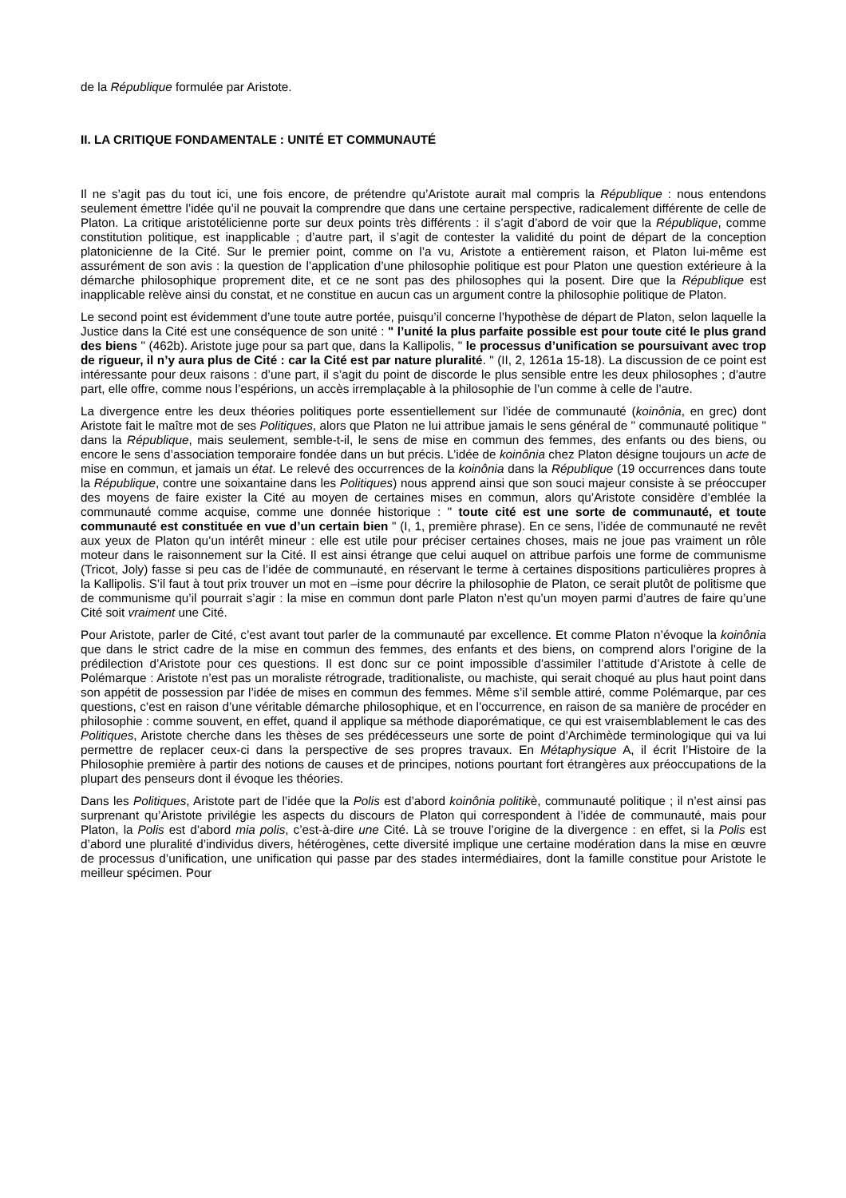de la République formulée par Aristote.
II. LA CRITIQUE FONDAMENTALE : UNITÉ ET COMMUNAUTÉ
Il ne s’agit pas du tout ici, une fois encore, de prétendre qu’Aristote aurait mal compris la République : nous entendons seulement émettre l’idée qu’il ne pouvait la comprendre que dans une certaine perspective, radicalement différente de celle de Platon. La critique aristotélicienne porte sur deux points très différents : il s’agit d’abord de voir que la République, comme constitution politique, est inapplicable ; d’autre part, il s’agit de contester la validité du point de départ de la conception platonicienne de la Cité. Sur le premier point, comme on l’a vu, Aristote a entièrement raison, et Platon lui-même est assurément de son avis : la question de l’application d’une philosophie politique est pour Platon une question extérieure à la démarche philosophique proprement dite, et ce ne sont pas des philosophes qui la posent. Dire que la République est inapplicable relève ainsi du constat, et ne constitue en aucun cas un argument contre la philosophie politique de Platon.
Le second point est évidemment d’une toute autre portée, puisqu’il concerne l’hypothèse de départ de Platon, selon laquelle la Justice dans la Cité est une conséquence de son unité : " l’unité la plus parfaite possible est pour toute cité le plus grand des biens " (462b). Aristote juge pour sa part que, dans la Kallipolis, " le processus d’unification se poursuivant avec trop de rigueur, il n’y aura plus de Cité : car la Cité est par nature pluralité. " (II, 2, 1261a 15-18). La discussion de ce point est intéressante pour deux raisons : d’une part, il s’agit du point de discorde le plus sensible entre les deux philosophes ; d’autre part, elle offre, comme nous l’espérions, un accès irremplaçable à la philosophie de l’un comme à celle de l’autre.
La divergence entre les deux théories politiques porte essentiellement sur l’idée de communauté (koinônia, en grec) dont Aristote fait le maître mot de ses Politiques, alors que Platon ne lui attribue jamais le sens général de " communauté politique " dans la République, mais seulement, semble-t-il, le sens de mise en commun des femmes, des enfants ou des biens, ou encore le sens d’association temporaire fondée dans un but précis. L’idée de koinônia chez Platon désigne toujours un acte de mise en commun, et jamais un état. Le relevé des occurrences de la koinônia dans la République (19 occurrences dans toute la République, contre une soixantaine dans les Politiques) nous apprend ainsi que son souci majeur consiste à se préoccuper des moyens de faire exister la Cité au moyen de certaines mises en commun, alors qu’Aristote considère d’emblée la communauté comme acquise, comme une donnée historique : " toute cité est une sorte de communauté, et toute communauté est constituée en vue d’un certain bien " (I, 1, première phrase). En ce sens, l’idée de communauté ne revêt aux yeux de Platon qu’un intérêt mineur : elle est utile pour préciser certaines choses, mais ne joue pas vraiment un rôle moteur dans le raisonnement sur la Cité. Il est ainsi étrange que celui auquel on attribue parfois une forme de communisme (Tricot, Joly) fasse si peu cas de l’idée de communauté, en réservant le terme à certaines dispositions particulières propres à la Kallipolis. S’il faut à tout prix trouver un mot en –isme pour décrire la philosophie de Platon, ce serait plutôt de politisme que de communisme qu’il pourrait s’agir : la mise en commun dont parle Platon n’est qu’un moyen parmi d’autres de faire qu’une Cité soit vraiment une Cité.
Pour Aristote, parler de Cité, c’est avant tout parler de la communauté par excellence. Et comme Platon n’évoque la koinônia que dans le strict cadre de la mise en commun des femmes, des enfants et des biens, on comprend alors l’origine de la prédilection d’Aristote pour ces questions. Il est donc sur ce point impossible d’assimiler l’attitude d’Aristote à celle de Polémarque : Aristote n’est pas un moraliste rétrograde, traditionaliste, ou machiste, qui serait choqué au plus haut point dans son appétit de possession par l’idée de mises en commun des femmes. Même s’il semble attiré, comme Polémarque, par ces questions, c’est en raison d’une véritable démarche philosophique, et en l’occurrence, en raison de sa manière de procéder en philosophie : comme souvent, en effet, quand il applique sa méthode diaporématique, ce qui est vraisemblablement le cas des Politiques, Aristote cherche dans les thèses de ses prédécesseurs une sorte de point d’Archimède terminologique qui va lui permettre de replacer ceux-ci dans la perspective de ses propres travaux. En Métaphysique A, il écrit l’Histoire de la Philosophie première à partir des notions de causes et de principes, notions pourtant fort étrangères aux préoccupations de la plupart des penseurs dont il évoque les théories.
Dans les Politiques, Aristote part de l’idée que la Polis est d’abord koinônia politikè, communauté politique ; il n’est ainsi pas surprenant qu’Aristote privilégie les aspects du discours de Platon qui correspondent à l’idée de communauté, mais pour Platon, la Polis est d’abord mia polis, c’est-à-dire une Cité. Là se trouve l’origine de la divergence : en effet, si la Polis est d’abord une pluralité d’individus divers, hétérogènes, cette diversité implique une certaine modération dans la mise en œuvre de processus d’unification, une unification qui passe par des stades intermédiaires, dont la famille constitue pour Aristote le meilleur spécimen. Pour